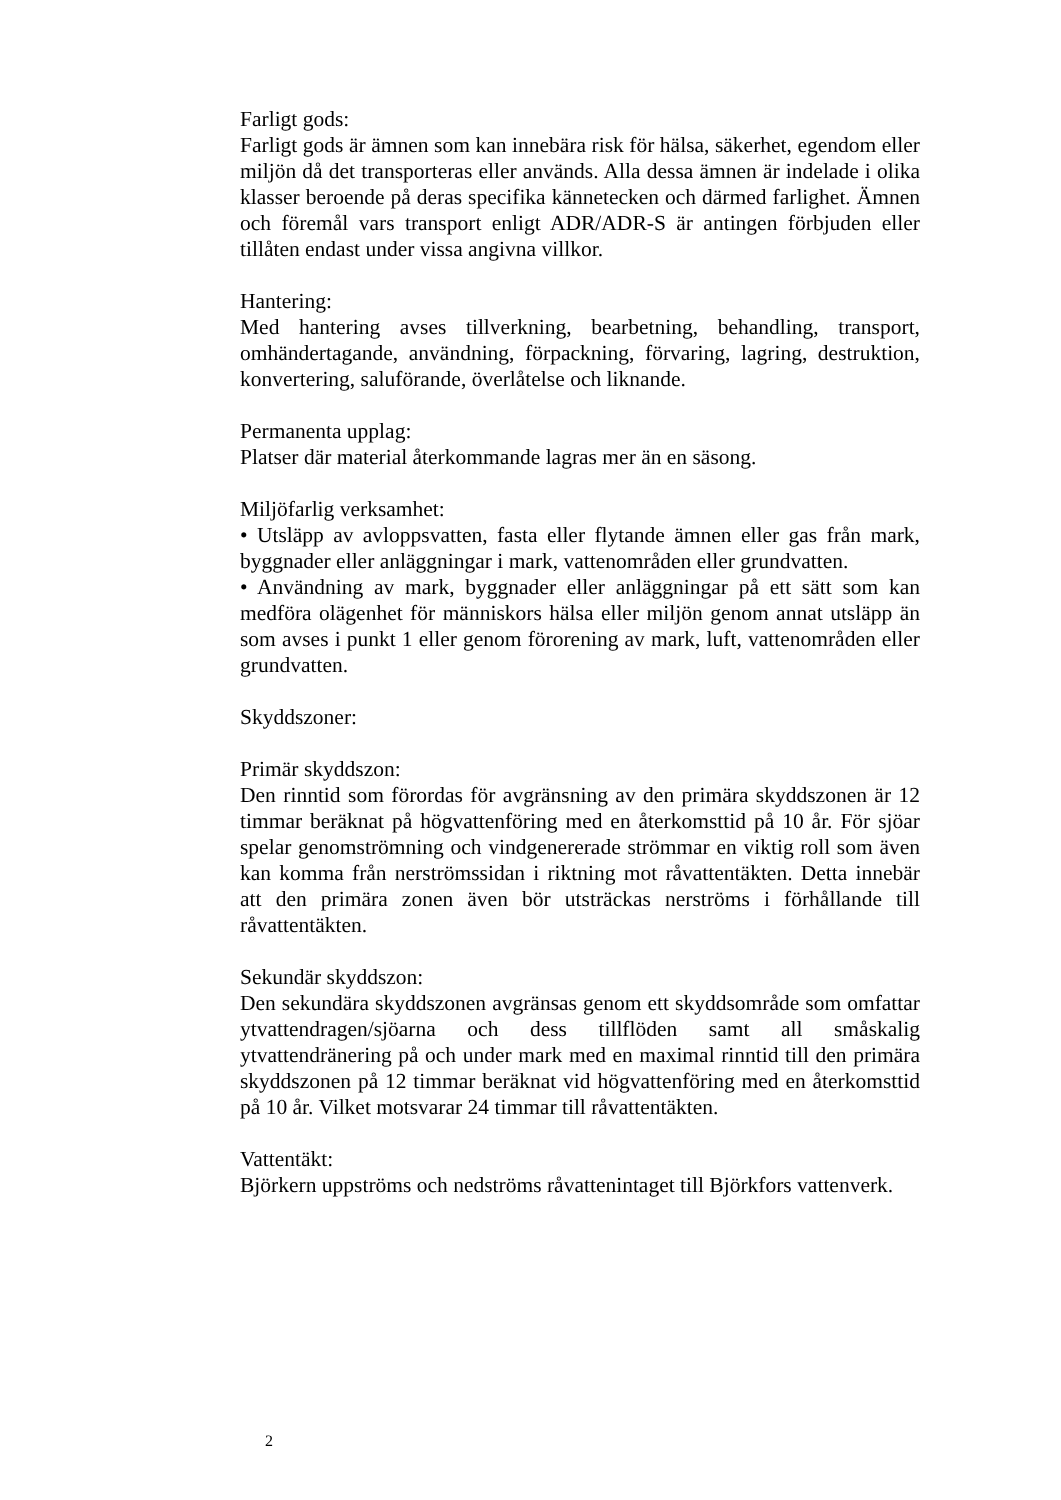Farligt gods:
Farligt gods är ämnen som kan innebära risk för hälsa, säkerhet, egendom eller miljön då det transporteras eller används. Alla dessa ämnen är indelade i olika klasser beroende på deras specifika kännetecken och därmed farlighet. Ämnen och föremål vars transport enligt ADR/ADR-S är antingen förbjuden eller tillåten endast under vissa angivna villkor.
Hantering:
Med hantering avses tillverkning, bearbetning, behandling, transport, omhändertagande, användning, förpackning, förvaring, lagring, destruktion, konvertering, saluförande, överlåtelse och liknande.
Permanenta upplag:
Platser där material återkommande lagras mer än en säsong.
Miljöfarlig verksamhet:
• Utsläpp av avloppsvatten, fasta eller flytande ämnen eller gas från mark, byggnader eller anläggningar i mark, vattenområden eller grundvatten.
• Användning av mark, byggnader eller anläggningar på ett sätt som kan medföra olägenhet för människors hälsa eller miljön genom annat utsläpp än som avses i punkt 1 eller genom förorening av mark, luft, vattenområden eller grundvatten.
Skyddszoner:
Primär skyddszon:
Den rinntid som förordas för avgränsning av den primära skyddszonen är 12 timmar beräknat på högvattenföring med en återkomsttid på 10 år. För sjöar spelar genomströmning och vindgenererade strömmar en viktig roll som även kan komma från nerströmssidan i riktning mot råvattentäkten. Detta innebär att den primära zonen även bör utsträckas nerströms i förhållande till råvattentäkten.
Sekundär skyddszon:
Den sekundära skyddszonen avgränsas genom ett skyddsområde som omfattar ytvattendragen/sjöarna och dess tillflöden samt all småskalig ytvattendränering på och under mark med en maximal rinntid till den primära skyddszonen på 12 timmar beräknat vid högvattenföring med en återkomsttid på 10 år. Vilket motsvarar 24 timmar till råvattentäkten.
Vattentäkt:
Björkern uppströms och nedströms råvattenintaget till Björkfors vattenverk.
2